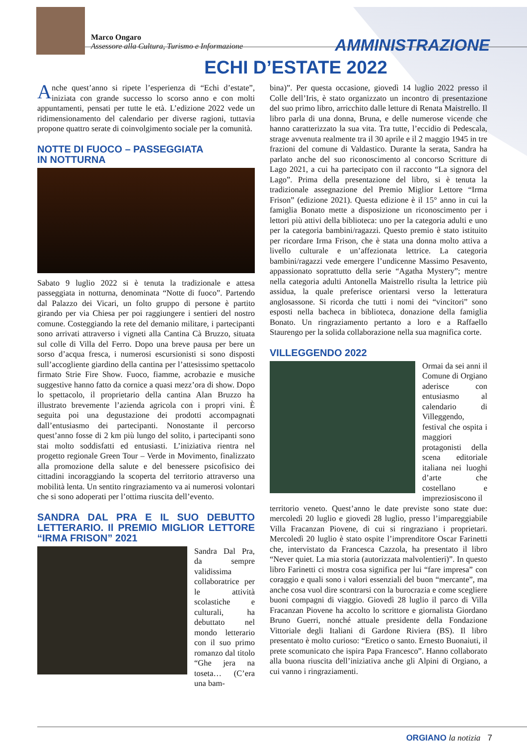Marco Ongaro
Assessore alla Cultura, Turismo e Informazione
AMMINISTRAZIONE
ECHI D’ESTATE 2022
Anche quest’anno si ripete l’esperienza di “Echi d’estate”, iniziata con grande successo lo scorso anno e con molti appuntamenti, pensati per tutte le età. L’edizione 2022 vede un ridimensionamento del calendario per diverse ragioni, tuttavia propone quattro serate di coinvolgimento sociale per la comunità.
NOTTE DI FUOCO – PASSEGGIATA
IN NOTTURNA
Sabato 9 luglio 2022 si è tenuta la tradizionale e attesa passeggiata in notturna, denominata “Notte di fuoco”. Partendo dal Palazzo dei Vicari, un folto gruppo di persone è partito girando per via Chiesa per poi raggiungere i sentieri del nostro comune. Costeggiando la rete del demanio militare, i partecipanti sono arrivati attraverso i vigneti alla Cantina Cà Bruzzo, situata sul colle di Villa del Ferro. Dopo una breve pausa per bere un sorso d’acqua fresca, i numerosi escursionisti si sono disposti sull’accogliente giardino della cantina per l’attesissimo spettacolo firmato Strie Fire Show. Fuoco, fiamme, acrobazie e musiche suggestive hanno fatto da cornice a quasi mezz’ora di show. Dopo lo spettacolo, il proprietario della cantina Alan Bruzzo ha illustrato brevemente l’azienda agricola con i propri vini. È seguita poi una degustazione dei prodotti accompagnati dall’entusiasmo dei partecipanti. Nonostante il percorso quest’anno fosse di 2 km più lungo del solito, i partecipanti sono stai molto soddisfatti ed entusiasti. L’iniziativa rientra nel progetto regionale Green Tour – Verde in Movimento, finalizzato alla promozione della salute e del benessere psicofisico dei cittadini incoraggiando la scoperta del territorio attraverso una mobilità lenta. Un sentito ringraziamento va ai numerosi volontari che si sono adoperati per l’ottima riuscita dell’evento.
SANDRA DAL PRA E IL SUO DEBUTTO LETTERARIO. Il PREMIO MIGLIOR LETTORE “IRMA FRISON” 2021
Sandra Dal Pra, da sempre validissima collaboratrice per le attività scolastiche e culturali, ha debuttato nel mondo letterario con il suo primo romanzo dal titolo “Ghe jera na toseta… (C’era una bam-
bina)”. Per questa occasione, giovedì 14 luglio 2022 presso il Colle dell’Iris, è stato organizzato un incontro di presentazione del suo primo libro, arricchito dalle letture di Renata Maistrello. Il libro parla di una donna, Bruna, e delle numerose vicende che hanno caratterizzato la sua vita. Tra tutte, l’eccidio di Pedescala, strage avvenuta realmente tra il 30 aprile e il 2 maggio 1945 in tre frazioni del comune di Valdastico. Durante la serata, Sandra ha parlato anche del suo riconoscimento al concorso Scritture di Lago 2021, a cui ha partecipato con il racconto “La signora del Lago”. Prima della presentazione del libro, si è tenuta la tradizionale assegnazione del Premio Miglior Lettore “Irma Frison” (edizione 2021). Questa edizione è il 15° anno in cui la famiglia Bonato mette a disposizione un riconoscimento per i lettori più attivi della biblioteca: uno per la categoria adulti e uno per la categoria bambini/ragazzi. Questo premio è stato istituito per ricordare Irma Frison, che è stata una donna molto attiva a livello culturale e un’affezionata lettrice. La categoria bambini/ragazzi vede emergere l’undicenne Massimo Pesavento, appassionato soprattutto della serie “Agatha Mystery”; mentre nella categoria adulti Antonella Maistrello risulta la lettrice più assidua, la quale preferisce orientarsi verso la letteratura anglosassone. Si ricorda che tutti i nomi dei “vincitori” sono esposti nella bacheca in biblioteca, donazione della famiglia Bonato. Un ringraziamento pertanto a loro e a Raffaello Staurengo per la solida collaborazione nella sua magnifica corte.
VILLEGGENDO 2022
Ormai da sei anni il Comune di Orgiano aderisce con entusiasmo al calendario di Villeggendo, festival che ospita i maggiori protagonisti della scena editoriale italiana nei luoghi d’arte che costellano e impreziosiscono il
territorio veneto. Quest’anno le date previste sono state due: mercoledì 20 luglio e giovedì 28 luglio, presso l’impareggiabile Villa Fracanzan Piovene, di cui si ringraziano i proprietari. Mercoledì 20 luglio è stato ospite l’imprenditore Oscar Farinetti che, intervistato da Francesca Cazzola, ha presentato il libro “Never quiet. La mia storia (autorizzata malvolentieri)”. In questo libro Farinetti ci mostra cosa significa per lui “fare impresa” con coraggio e quali sono i valori essenziali del buon “mercante”, ma anche cosa vuol dire scontrarsi con la burocrazia e come scegliere buoni compagni di viaggio. Giovedì 28 luglio il parco di Villa Fracanzan Piovene ha accolto lo scrittore e giornalista Giordano Bruno Guerri, nonché attuale presidente della Fondazione Vittoriale degli Italiani di Gardone Riviera (BS). Il libro presentato è molto curioso: “Eretico o santo. Ernesto Buonaiuti, il prete scomunicato che ispira Papa Francesco”. Hanno collaborato alla buona riuscita dell’iniziativa anche gli Alpini di Orgiano, a cui vanno i ringraziamenti.
ORGIANO la notizia 7